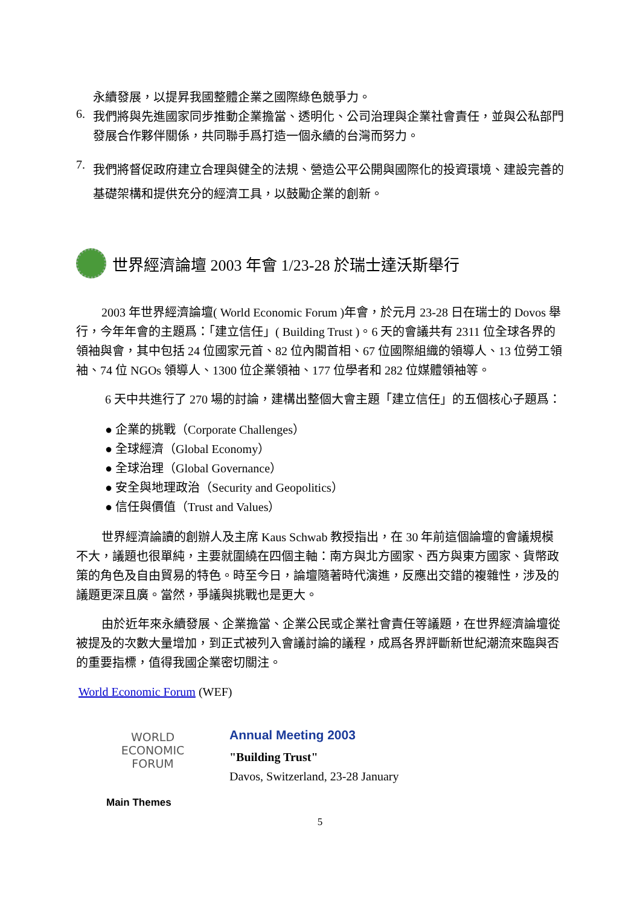永續發展，以提昇我國整體企業之國際綠色競爭力。
6.
我們將與先進國家同步推動企業擔當、透明化、公司治理與企業社會責任，並與公私部門發展合作夥伴關係，共同聯手爲打造一個永續的台灣而努力。
7.
我們將督促政府建立合理與健全的法規、營造公平公開與國際化的投資環境、建設完善的基礎架構和提供充分的經濟工具，以鼓勵企業的創新。
世界經濟論壇 2003 年會 1/23-28 於瑞士達沃斯舉行
2003 年世界經濟論壇( World Economic Forum )年會，於元月 23-28 日在瑞士的 Dovos 舉行，今年年會的主題爲：「建立信任」( Building Trust )。6 天的會議共有 2311 位全球各界的領袖與會，其中包括 24 位國家元首、82 位內閣首相、67 位國際組織的領導人、13 位勞工領袖、74 位 NGOs 領導人、1300 位企業領袖、177 位學者和 282 位媒體領袖等。
6 天中共進行了 270 場的討論，建構出整個大會主題「建立信任」的五個核心子題爲：
● 企業的挑戰（Corporate Challenges）
● 全球經濟（Global Economy）
● 全球治理（Global Governance）
● 安全與地理政治（Security and Geopolitics）
● 信任與價值（Trust and Values）
世界經濟論讀的創辦人及主席 Kaus Schwab 教授指出，在 30 年前這個論壇的會議規模不大，議題也很單純，主要就圍繞在四個主軸：南方與北方國家、西方與東方國家、貨幣政策的角色及自由貿易的特色。時至今日，論壇隨著時代演進，反應出交錯的複雜性，涉及的議題更深且廣。當然，爭議與挑戰也是更大。
由於近年來永續發展、企業擔當、企業公民或企業社會責任等議題，在世界經濟論壇從被提及的次數大量增加，到正式被列入會議討論的議程，成爲各界評斷新世紀潮流來臨與否的重要指標，值得我國企業密切關注。
World Economic Forum (WEF)
WORLD
ECONOMIC
FORUM
Annual Meeting 2003
"Building Trust"
Davos, Switzerland, 23-28 January
Main Themes
5